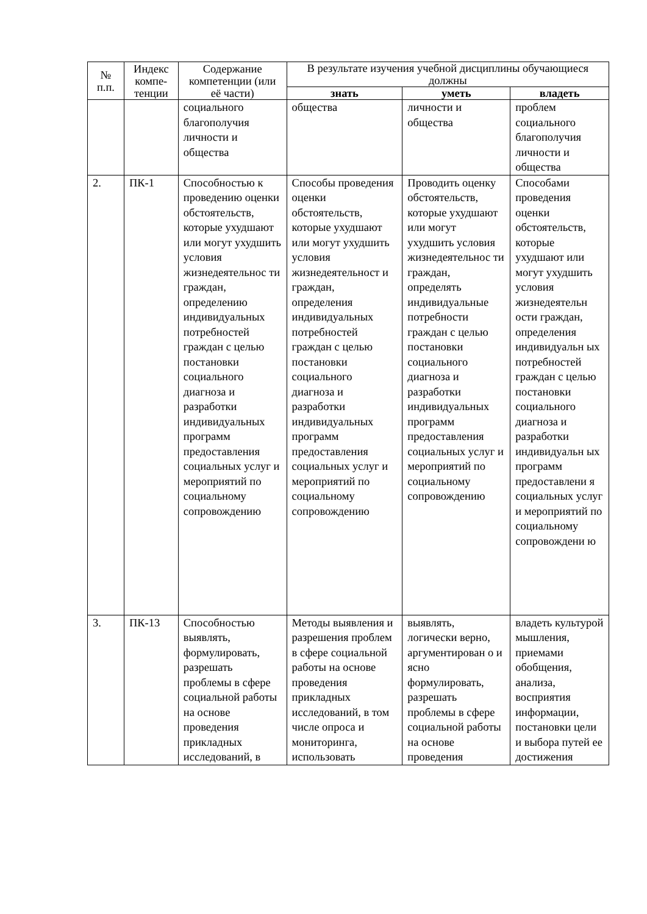| № п.п. | Индекс компе-тенции | Содержание компетенции (или её части) | В результате изучения учебной дисциплины обучающиеся должны | | |
| --- | --- | --- | --- | --- | --- |
| | | | знать | уметь | владеть |
| | | социального благополучия личности и общества | общества | личности и общества | проблем социального благополучия личности и общества |
| 2. | ПК-1 | Способностью к проведению оценки обстоятельств, которые ухудшают или могут ухудшить условия жизнедеятельнос ти граждан, определению индивидуальных потребностей граждан с целью постановки социального диагноза и разработки индивидуальных программ предоставления социальных услуг и мероприятий по социальному сопровождению | Способы проведения оценки обстоятельств, которые ухудшают или могут ухудшить условия жизнедеятельност и граждан, определения индивидуальных потребностей граждан с целью постановки социального диагноза и разработки индивидуальных программ предоставления социальных услуг и мероприятий по социальному сопровождению | Проводить оценку обстоятельств, которые ухудшают или могут ухудшить условия жизнедеятельнос ти граждан, определять индивидуальные потребности граждан с целью постановки социального диагноза и разработки индивидуальных программ предоставления социальных услуг и мероприятий по социальному сопровождению | Способами проведения оценки обстоятельств, которые ухудшают или могут ухудшить условия жизнедеятельн ости граждан, определения индивидуальн ых потребностей граждан с целью постановки социального диагноза и разработки индивидуальн ых программ предоставлени я социальных услуг и мероприятий по социальному сопровождени ю |
| 3. | ПК-13 | Способностью выявлять, формулировать, разрешать проблемы в сфере социальной работы на основе проведения прикладных исследований, в | Методы выявления и разрешения проблем в сфере социальной работы на основе проведения прикладных исследований, в том числе опроса и мониторинга, использовать | выявлять, логически верно, аргументирован о и ясно формулировать, разрешать проблемы в сфере социальной работы на основе проведения | владеть культурой мышления, приемами обобщения, анализа, восприятия информации, постановки цели и выбора путей ее достижения |